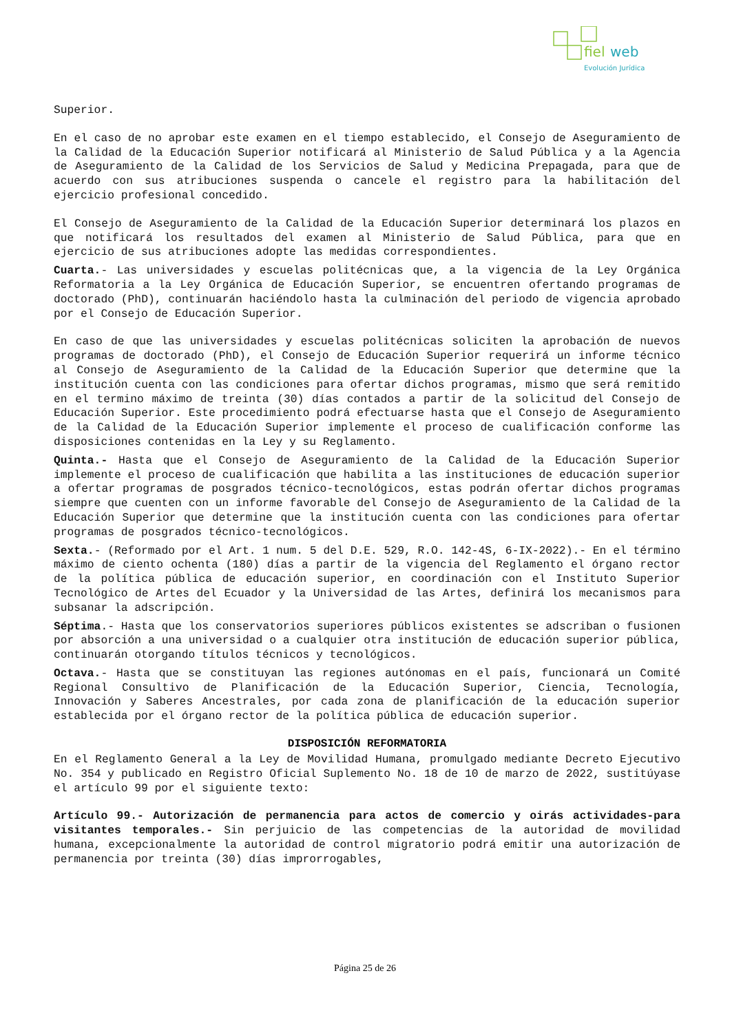fiel
web
Evolución Jurídica
Superior.
En el caso de no aprobar este examen en el tiempo establecido, el Consejo de Aseguramiento de la Calidad de la Educación Superior notificará al Ministerio de Salud Pública y a la Agencia de Aseguramiento de la Calidad de los Servicios de Salud y Medicina Prepagada, para que de acuerdo con sus atribuciones suspenda o cancele el registro para la habilitación del ejercicio profesional concedido.
El Consejo de Aseguramiento de la Calidad de la Educación Superior determinará los plazos en que notificará los resultados del examen al Ministerio de Salud Pública, para que en ejercicio de sus atribuciones adopte las medidas correspondientes.
Cuarta.- Las universidades y escuelas politécnicas que, a la vigencia de la Ley Orgánica Reformatoria a la Ley Orgánica de Educación Superior, se encuentren ofertando programas de doctorado (PhD), continuarán haciéndolo hasta la culminación del periodo de vigencia aprobado por el Consejo de Educación Superior.
En caso de que las universidades y escuelas politécnicas soliciten la aprobación de nuevos programas de doctorado (PhD), el Consejo de Educación Superior requerirá un informe técnico al Consejo de Aseguramiento de la Calidad de la Educación Superior que determine que la institución cuenta con las condiciones para ofertar dichos programas, mismo que será remitido en el termino máximo de treinta (30) días contados a partir de la solicitud del Consejo de Educación Superior. Este procedimiento podrá efectuarse hasta que el Consejo de Aseguramiento de la Calidad de la Educación Superior implemente el proceso de cualificación conforme las disposiciones contenidas en la Ley y su Reglamento.
Quinta.- Hasta que el Consejo de Aseguramiento de la Calidad de la Educación Superior implemente el proceso de cualificación que habilita a las instituciones de educación superior a ofertar programas de posgrados técnico-tecnológicos, estas podrán ofertar dichos programas siempre que cuenten con un informe favorable del Consejo de Aseguramiento de la Calidad de la Educación Superior que determine que la institución cuenta con las condiciones para ofertar programas de posgrados técnico-tecnológicos.
Sexta.- (Reformado por el Art. 1 num. 5 del D.E. 529, R.O. 142-4S, 6-IX-2022).- En el término máximo de ciento ochenta (180) días a partir de la vigencia del Reglamento el órgano rector de la política pública de educación superior, en coordinación con el Instituto Superior Tecnológico de Artes del Ecuador y la Universidad de las Artes, definirá los mecanismos para subsanar la adscripción.
Séptima.- Hasta que los conservatorios superiores públicos existentes se adscriban o fusionen por absorción a una universidad o a cualquier otra institución de educación superior pública, continuarán otorgando títulos técnicos y tecnológicos.
Octava.- Hasta que se constituyan las regiones autónomas en el país, funcionará un Comité Regional Consultivo de Planificación de la Educación Superior, Ciencia, Tecnología, Innovación y Saberes Ancestrales, por cada zona de planificación de la educación superior establecida por el órgano rector de la política pública de educación superior.
DISPOSICIÓN REFORMATORIA
En el Reglamento General a la Ley de Movilidad Humana, promulgado mediante Decreto Ejecutivo No. 354 y publicado en Registro Oficial Suplemento No. 18 de 10 de marzo de 2022, sustitúyase el artículo 99 por el siguiente texto:
Artículo 99.- Autorización de permanencia para actos de comercio y oirás actividades-para visitantes temporales.- Sin perjuicio de las competencias de la autoridad de movilidad humana, excepcionalmente la autoridad de control migratorio podrá emitir una autorización de permanencia por treinta (30) días improrrogables,
Página 25 de 26